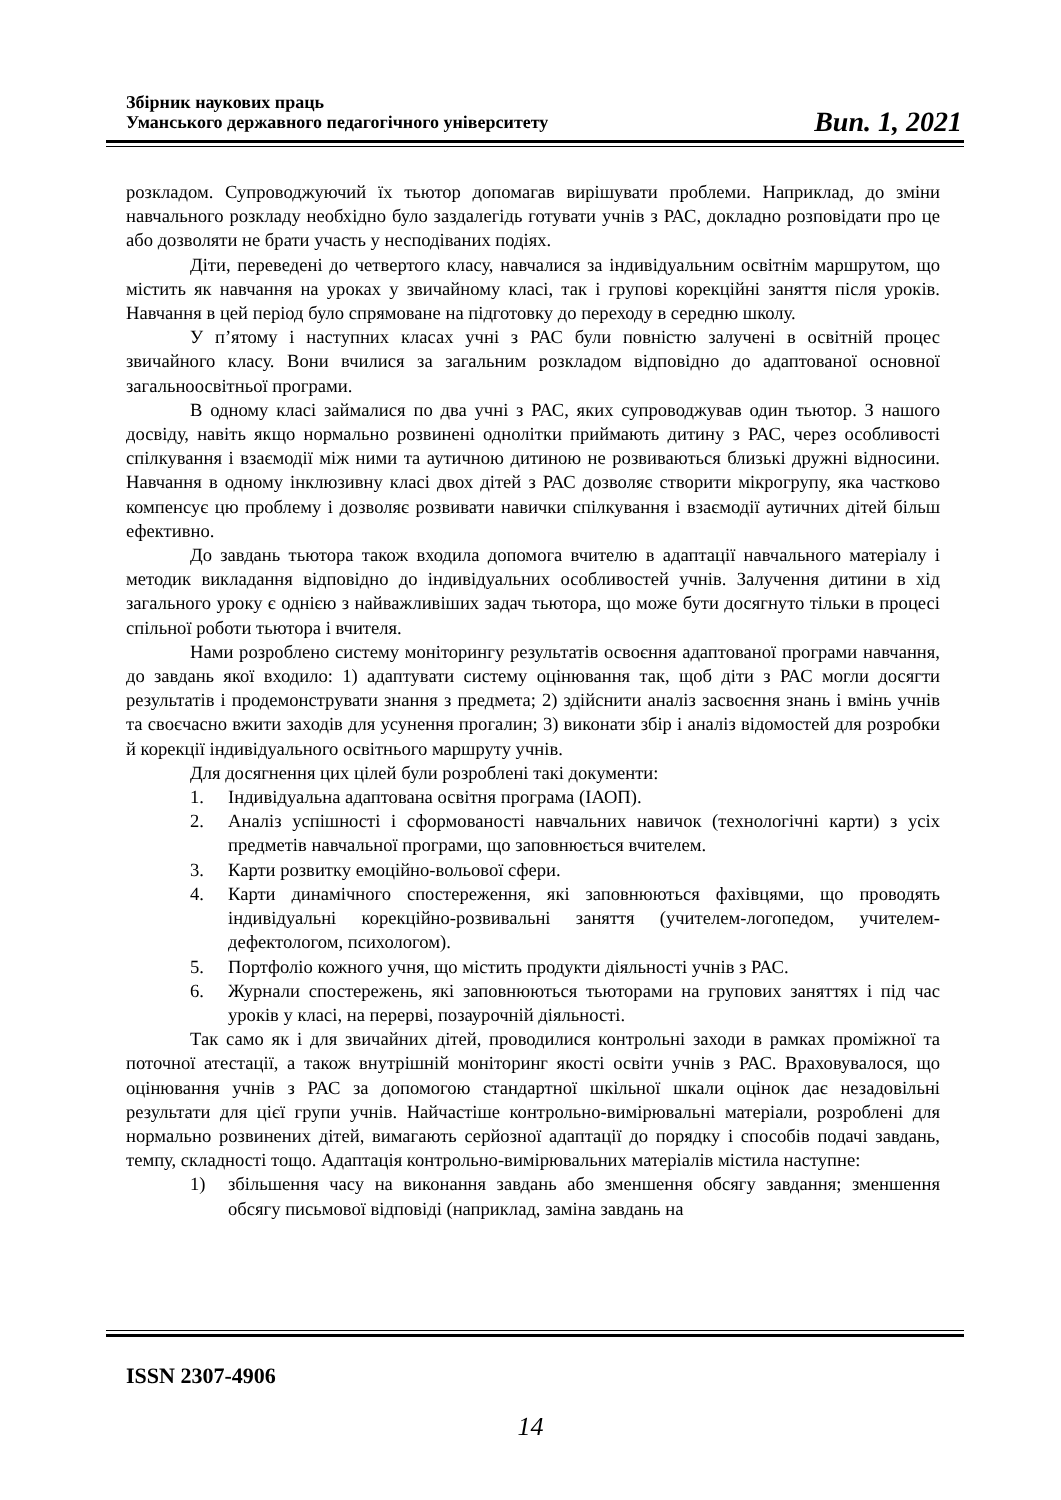Збірник наукових праць
Уманського державного педагогічного університету
Вип. 1, 2021
розкладом. Супроводжуючий їх тьютор допомагав вирішувати проблеми. Наприклад, до зміни навчального розкладу необхідно було заздалегідь готувати учнів з РАС, докладно розповідати про це або дозволяти не брати участь у несподіваних подіях.
Діти, переведені до четвертого класу, навчалися за індивідуальним освітнім маршрутом, що містить як навчання на уроках у звичайному класі, так і групові корекційні заняття після уроків. Навчання в цей період було спрямоване на підготовку до переходу в середню школу.
У п’ятому і наступних класах учні з РАС були повністю залучені в освітній процес звичайного класу. Вони вчилися за загальним розкладом відповідно до адаптованої основної загальноосвітньої програми.
В одному класі займалися по два учні з РАС, яких супроводжував один тьютор. З нашого досвіду, навіть якщо нормально розвинені однолітки приймають дитину з РАС, через особливості спілкування і взаємодії між ними та аутичною дитиною не розвиваються близькі дружні відносини. Навчання в одному інклюзивну класі двох дітей з РАС дозволяє створити мікрогрупу, яка частково компенсує цю проблему і дозволяє розвивати навички спілкування і взаємодії аутичних дітей більш ефективно.
До завдань тьютора також входила допомога вчителю в адаптації навчального матеріалу і методик викладання відповідно до індивідуальних особливостей учнів. Залучення дитини в хід загального уроку є однією з найважливіших задач тьютора, що може бути досягнуто тільки в процесі спільної роботи тьютора і вчителя.
Нами розроблено систему моніторингу результатів освоєння адаптованої програми навчання, до завдань якої входило: 1) адаптувати систему оцінювання так, щоб діти з РАС могли досягти результатів і продемонструвати знання з предмета; 2) здійснити аналіз засвоєння знань і вмінь учнів та своєчасно вжити заходів для усунення прогалин; 3) виконати збір і аналіз відомостей для розробки й корекції індивідуального освітнього маршруту учнів.
Для досягнення цих цілей були розроблені такі документи:
1. Індивідуальна адаптована освітня програма (ІАОП).
2. Аналіз успішності і сформованості навчальних навичок (технологічні карти) з усіх предметів навчальної програми, що заповнюється вчителем.
3. Карти розвитку емоційно-вольової сфери.
4. Карти динамічного спостереження, які заповнюються фахівцями, що проводять індивідуальні корекційно-розвивальні заняття (учителем-логопедом, учителем-дефектологом, психологом).
5. Портфоліо кожного учня, що містить продукти діяльності учнів з РАС.
6. Журнали спостережень, які заповнюються тьюторами на групових заняттях і під час уроків у класі, на перерві, позаурочній діяльності.
Так само як і для звичайних дітей, проводилися контрольні заходи в рамках проміжної та поточної атестації, а також внутрішній моніторинг якості освіти учнів з РАС. Враховувалося, що оцінювання учнів з РАС за допомогою стандартної шкільної шкали оцінок дає незадовільні результати для цієї групи учнів. Найчастіше контрольно-вимірювальні матеріали, розроблені для нормально розвинених дітей, вимагають серйозної адаптації до порядку і способів подачі завдань, темпу, складності тощо. Адаптація контрольно-вимірювальних матеріалів містила наступне:
1) збільшення часу на виконання завдань або зменшення обсягу завдання; зменшення обсягу письмової відповіді (наприклад, заміна завдань на
ISSN 2307-4906
14